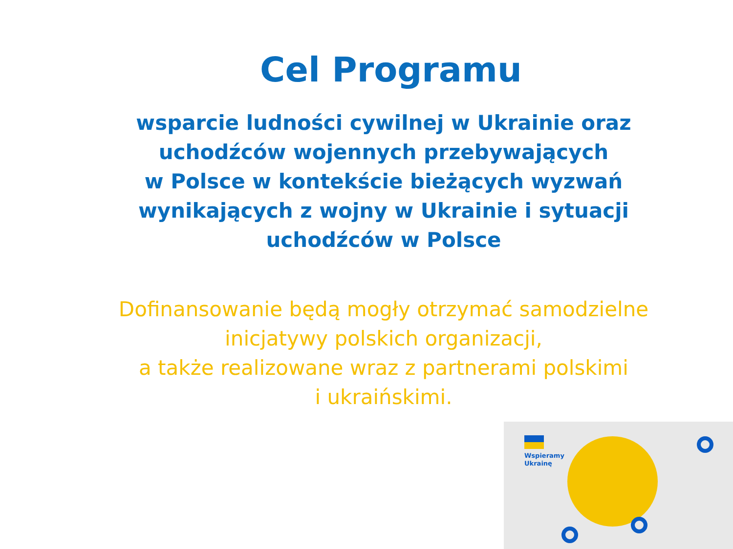Cel Programu
wsparcie ludności cywilnej w Ukrainie oraz uchodźców wojennych przebywających
w Polsce w kontekście bieżących wyzwań wynikających z wojny w Ukrainie i sytuacji uchodźców w Polsce
Dofinansowanie będą mogły otrzymać samodzielne inicjatywy polskich organizacji,
a także realizowane wraz z partnerami polskimi
i ukraińskimi.
Wspieramy
Ukrainę